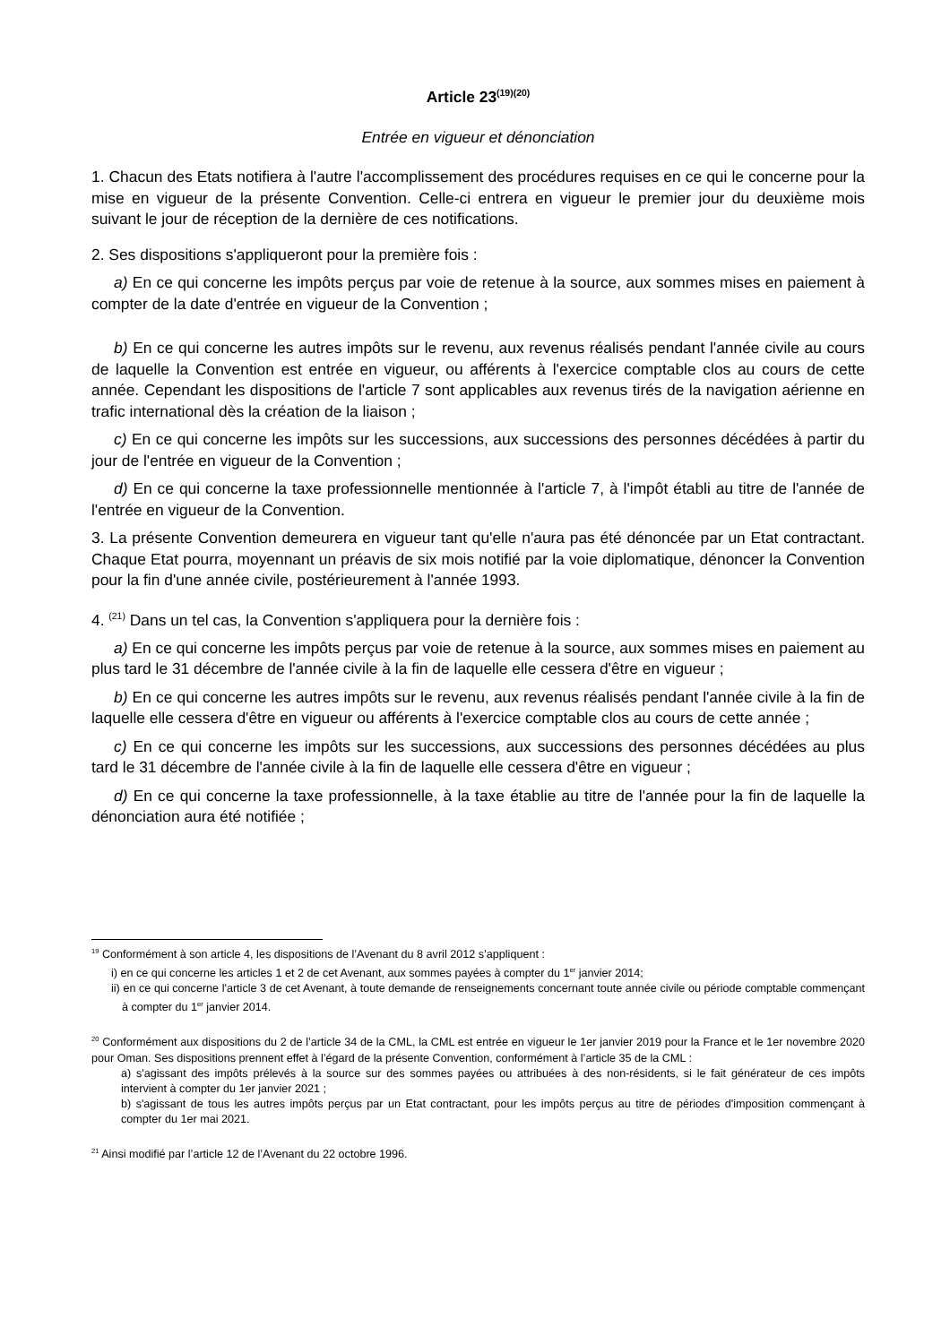Article 23<sup>(19)(20)</sup>
Entrée en vigueur et dénonciation
1. Chacun des Etats notifiera à l'autre l'accomplissement des procédures requises en ce qui le concerne pour la mise en vigueur de la présente Convention. Celle-ci entrera en vigueur le premier jour du deuxième mois suivant le jour de réception de la dernière de ces notifications.
2. Ses dispositions s'appliqueront pour la première fois :
a) En ce qui concerne les impôts perçus par voie de retenue à la source, aux sommes mises en paiement à compter de la date d'entrée en vigueur de la Convention ;
b) En ce qui concerne les autres impôts sur le revenu, aux revenus réalisés pendant l'année civile au cours de laquelle la Convention est entrée en vigueur, ou afférents à l'exercice comptable clos au cours de cette année. Cependant les dispositions de l'article 7 sont applicables aux revenus tirés de la navigation aérienne en trafic international dès la création de la liaison ;
c) En ce qui concerne les impôts sur les successions, aux successions des personnes décédées à partir du jour de l'entrée en vigueur de la Convention ;
d) En ce qui concerne la taxe professionnelle mentionnée à l'article 7, à l'impôt établi au titre de l'année de l'entrée en vigueur de la Convention.
3. La présente Convention demeurera en vigueur tant qu'elle n'aura pas été dénoncée par un Etat contractant. Chaque Etat pourra, moyennant un préavis de six mois notifié par la voie diplomatique, dénoncer la Convention pour la fin d'une année civile, postérieurement à l'année 1993.
4. <sup>(21)</sup> Dans un tel cas, la Convention s'appliquera pour la dernière fois :
a) En ce qui concerne les impôts perçus par voie de retenue à la source, aux sommes mises en paiement au plus tard le 31 décembre de l'année civile à la fin de laquelle elle cessera d'être en vigueur ;
b) En ce qui concerne les autres impôts sur le revenu, aux revenus réalisés pendant l'année civile à la fin de laquelle elle cessera d'être en vigueur ou afférents à l'exercice comptable clos au cours de cette année ;
c) En ce qui concerne les impôts sur les successions, aux successions des personnes décédées au plus tard le 31 décembre de l'année civile à la fin de laquelle elle cessera d'être en vigueur ;
d) En ce qui concerne la taxe professionnelle, à la taxe établie au titre de l'année pour la fin de laquelle la dénonciation aura été notifiée ;
<sup>19</sup> Conformément à son article 4, les dispositions de l’Avenant du 8 avril 2012 s’appliquent :
i) en ce qui concerne les articles 1 et 2 de cet Avenant, aux sommes payées à compter du 1<sup>er</sup> janvier 2014;
ii) en ce qui concerne l'article 3 de cet Avenant, à toute demande de renseignements concernant toute année civile ou période comptable commençant à compter du 1<sup>er</sup> janvier 2014.
<sup>20</sup> Conformément aux dispositions du 2 de l’article 34 de la CML, la CML est entrée en vigueur le 1er janvier 2019 pour la France et le 1er novembre 2020 pour Oman. Ses dispositions prennent effet à l’égard de la présente Convention, conformément à l’article 35 de la CML :
a) s'agissant des impôts prélevés à la source sur des sommes payées ou attribuées à des non-résidents, si le fait générateur de ces impôts intervient à compter du 1er janvier 2021 ;
b) s'agissant de tous les autres impôts perçus par un Etat contractant, pour les impôts perçus au titre de périodes d'imposition commençant à compter du 1er mai 2021.
<sup>21</sup> Ainsi modifié par l’article 12 de l’Avenant du 22 octobre 1996.